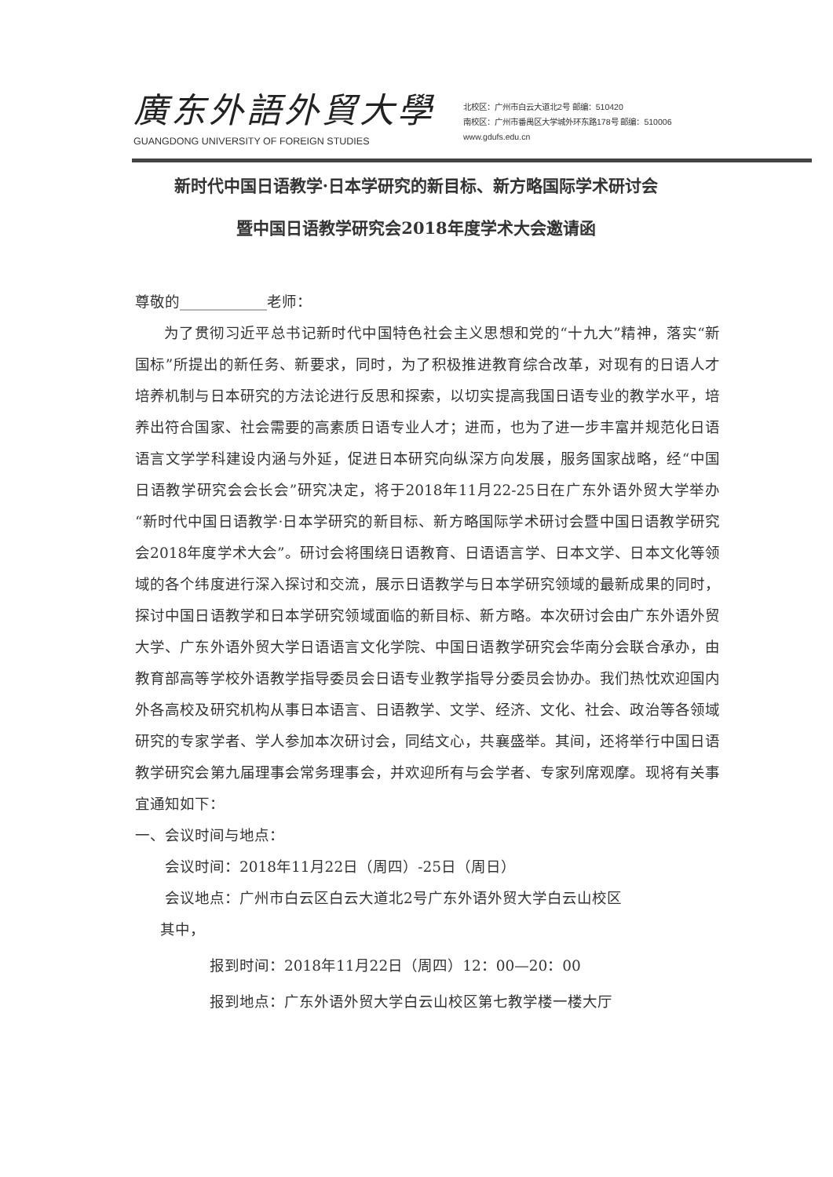廣东外語外貿大學
GUANGDONG UNIVERSITY OF FOREIGN STUDIES
北校区：广州市白云大道北2号 邮编：510420
南校区：广州市番禺区大学城外环东路178号 邮编：510006
www.gdufs.edu.cn
新时代中国日语教学·日本学研究的新目标、新方略国际学术研讨会
暨中国日语教学研究会2018年度学术大会邀请函
尊敬的____________老师：
为了贯彻习近平总书记新时代中国特色社会主义思想和党的“十九大”精神，落实“新国标”所提出的新任务、新要求，同时，为了积极推进教育综合改革，对现有的日语人才培养机制与日本研究的方法论进行反思和探索，以切实提高我国日语专业的教学水平，培养出符合国家、社会需要的高素质日语专业人才；进而，也为了进一步丰富并规范化日语语言文学学科建设内涵与外延，促进日本研究向纵深方向发展，服务国家战略，经“中国日语教学研究会会长会”研究决定，将于2018年11月22-25日在广东外语外贸大学举办“新时代中国日语教学·日本学研究的新目标、新方略国际学术研讨会暨中国日语教学研究会2018年度学术大会”。研讨会将围绕日语教育、日语语言学、日本文学、日本文化等领域的各个纬度进行深入探讨和交流，展示日语教学与日本学研究领域的最新成果的同时，探讨中国日语教学和日本学研究领域面临的新目标、新方略。本次研讨会由广东外语外贸大学、广东外语外贸大学日语语言文化学院、中国日语教学研究会华南分会联合承办，由教育部高等学校外语教学指导委员会日语专业教学指导分委员会协办。我们热忱欢迎国内外各高校及研究机构从事日本语言、日语教学、文学、经济、文化、社会、政治等各领域研究的专家学者、学人参加本次研讨会，同结文心，共襄盛举。其间，还将举行中国日语教学研究会第九届理事会常务理事会，并欢迎所有与会学者、专家列席观摩。现将有关事宜通知如下：
一、会议时间与地点：
会议时间：2018年11月22日（周四）-25日（周日）
会议地点：广州市白云区白云大道北2号广东外语外贸大学白云山校区
其中，
报到时间：2018年11月22日（周四）12：00—20：00
报到地点：广东外语外贸大学白云山校区第七教学楼一楼大厅